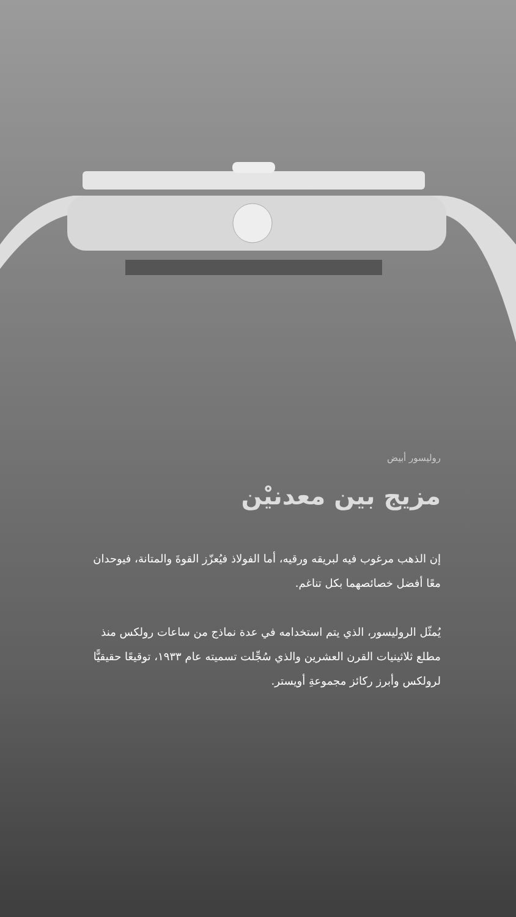روليسور أبيض
مزيج بين معدنيْن
إن الذهب مرغوب فيه لبريقه ورقيه، أما الفولاذ فيُعزّز القوةَ والمتانة، فيوحدان معًا أفضل خصائصهما بكل تناغم.
يُمثّل الروليسور، الذي يتم استخدامه في عدة نماذج من ساعات رولكس منذ مطلع ثلاثينيات القرن العشرين والذي سُجِّلت تسميته عام ١٩٣٣، توقيعًا حقيقيًّا لرولكس وأبرز ركائز مجموعةِ أويستر.